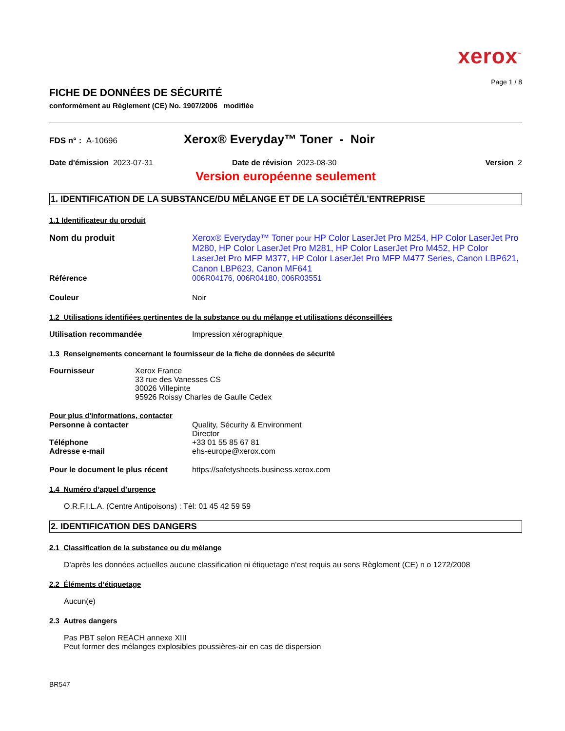xerox<sup>™</sup>
Page 1 / 8
FICHE DE DONNÉES DE SÉCURITÉ
conformément au Règlement (CE) No. 1907/2006 modifiée
FDS n° : A-10696
Xerox® Everyday™ Toner - Noir
Date d'émission 2023-07-31 Date de révision 2023-08-30 Version 2
Version européenne seulement
1. IDENTIFICATION DE LA SUBSTANCE/DU MÉLANGE ET DE LA SOCIÉTÉ/L’ENTREPRISE
1.1 Identificateur du produit
Nom du produit Xerox® Everyday™ Toner pour HP Color LaserJet Pro M254, HP Color LaserJet Pro M280, HP Color LaserJet Pro M281, HP Color LaserJet Pro M452, HP Color LaserJet Pro MFP M377, HP Color LaserJet Pro MFP M477 Series, Canon LBP621, Canon LBP623, Canon MF641
Référence 006R04176, 006R04180, 006R03551
Couleur Noir
1.2 Utilisations identifiées pertinentes de la substance ou du mélange et utilisations déconseillées
Utilisation recommandée Impression xérographique
1.3 Renseignements concernant le fournisseur de la fiche de données de sécurité
Fournisseur Xerox France
33 rue des Vanesses CS
30026 Villepinte
95926 Roissy Charles de Gaulle Cedex
Pour plus d'informations, contacter
Personne à contacter Quality, Sécurity & Environment
Director
Téléphone +33 01 55 85 67 81
Adresse e-mail ehs-europe@xerox.com
Pour le document le plus récent
https://safetysheets.business.xerox.com
1.4 Numéro d’appel d’urgence
O.R.F.I.L.A. (Centre Antipoisons) : Tèl: 01 45 42 59 59
2. IDENTIFICATION DES DANGERS
2.1 Classification de la substance ou du mélange
D'après les données actuelles aucune classification ni étiquetage n'est requis au sens Règlement (CE) n o 1272/2008
2.2 Éléments d’étiquetage
Aucun(e)
2.3 Autres dangers
Pas PBT selon REACH annexe XIII
Peut former des mélanges explosibles poussières-air en cas de dispersion
BR547